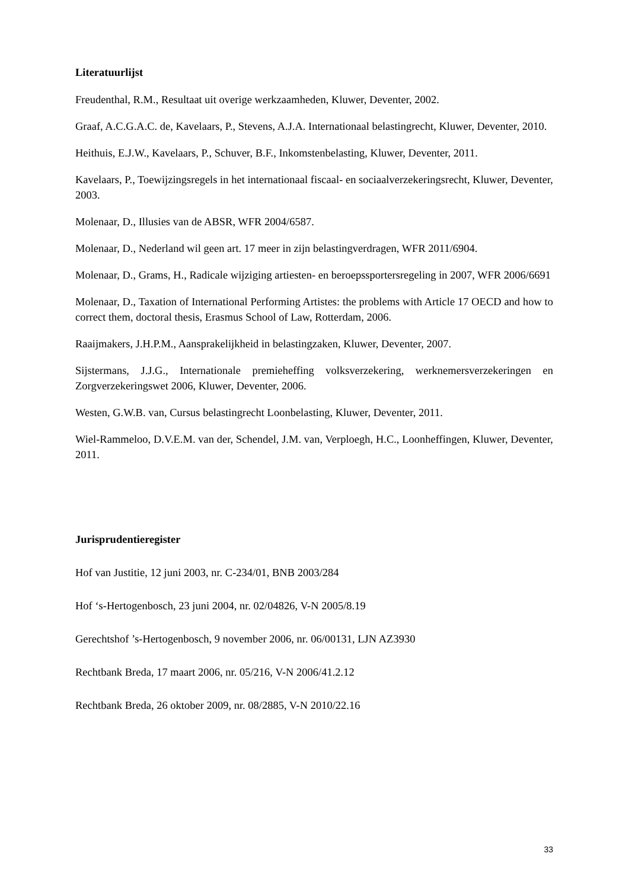Literatuurlijst
Freudenthal, R.M., Resultaat uit overige werkzaamheden, Kluwer, Deventer, 2002.
Graaf, A.C.G.A.C. de, Kavelaars, P., Stevens, A.J.A. Internationaal belastingrecht, Kluwer, Deventer, 2010.
Heithuis, E.J.W., Kavelaars, P., Schuver, B.F., Inkomstenbelasting, Kluwer, Deventer, 2011.
Kavelaars, P., Toewijzingsregels in het internationaal fiscaal- en sociaalverzekeringsrecht, Kluwer, Deventer, 2003.
Molenaar, D., Illusies van de ABSR, WFR 2004/6587.
Molenaar, D., Nederland wil geen art. 17 meer in zijn belastingverdragen, WFR 2011/6904.
Molenaar, D., Grams, H., Radicale wijziging artiesten- en beroepssportersregeling in 2007, WFR 2006/6691
Molenaar, D., Taxation of International Performing Artistes: the problems with Article 17 OECD and how to correct them, doctoral thesis, Erasmus School of Law, Rotterdam, 2006.
Raaijmakers, J.H.P.M., Aansprakelijkheid in belastingzaken, Kluwer, Deventer, 2007.
Sijstermans, J.J.G., Internationale premieheffing volksverzekering, werknemersverzekeringen en Zorgverzekeringswet 2006, Kluwer, Deventer, 2006.
Westen, G.W.B. van, Cursus belastingrecht Loonbelasting, Kluwer, Deventer, 2011.
Wiel-Rammeloo, D.V.E.M. van der, Schendel, J.M. van, Verploegh, H.C., Loonheffingen, Kluwer, Deventer, 2011.
Jurisprudentieregister
Hof van Justitie, 12 juni 2003, nr. C-234/01, BNB 2003/284
Hof ‘s-Hertogenbosch, 23 juni 2004, nr. 02/04826, V-N 2005/8.19
Gerechtshof ’s-Hertogenbosch, 9 november 2006, nr. 06/00131, LJN AZ3930
Rechtbank Breda, 17 maart 2006, nr. 05/216, V-N 2006/41.2.12
Rechtbank Breda, 26 oktober 2009, nr. 08/2885, V-N 2010/22.16
33